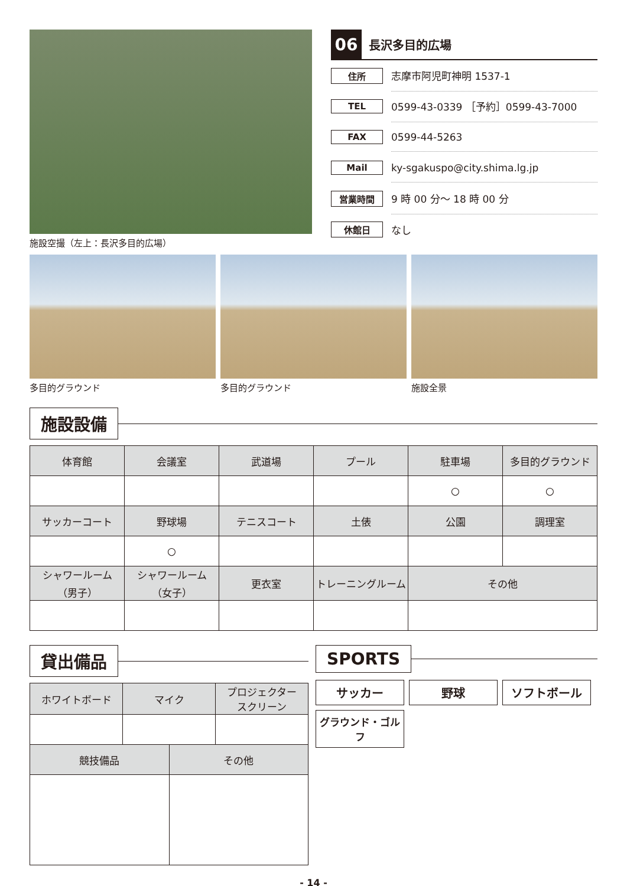施設空撮（左上：長沢多目的広場）
06 長沢多目的広場
住所 志摩市阿児町神明 1537-1
TEL 0599-43-0339 ［予約］0599-43-7000
FAX 0599-44-5263
Mail ky-sgakuspo@city.shima.lg.jp
営業時間 9 時 00 分〜 18 時 00 分
休館日 なし
多目的グラウンド 多目的グラウンド 施設全景
施設設備
| 体育館 | 会議室 | 武道場 | プール | 駐車場 | 多目的グラウンド |
| --- | --- | --- | --- | --- | --- |
| | | | | ○ | ○ |
| サッカーコート | 野球場 | テニスコート | 土俵 | 公園 | 調理室 |
| | ○ | | | | |
| シャワールーム （男子） | シャワールーム （女子） | 更衣室 | トレーニングルーム | その他 | |
貸出備品
| ホワイトボード | マイク | | プロジェクター スクリーン |
| --- | --- | --- | --- |
| 競技備品 | | その他 | |
SPORTS
サッカー
野球
ソフトボール
グラウンド・ゴルフ
- 14 -